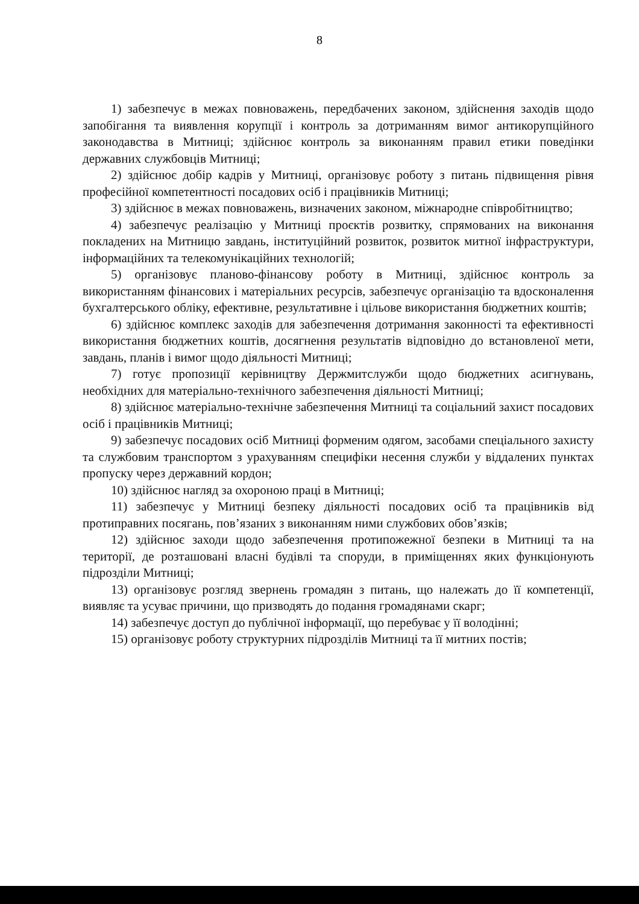8
1) забезпечує в межах повноважень, передбачених законом, здійснення заходів щодо запобігання та виявлення корупції і контроль за дотриманням вимог антикорупційного законодавства в Митниці; здійснює контроль за виконанням правил етики поведінки державних службовців Митниці;
2) здійснює добір кадрів у Митниці, організовує роботу з питань підвищення рівня професійної компетентності посадових осіб і працівників Митниці;
3) здійснює в межах повноважень, визначених законом, міжнародне співробітництво;
4) забезпечує реалізацію у Митниці проєктів розвитку, спрямованих на виконання покладених на Митницю завдань, інституційний розвиток, розвиток митної інфраструктури, інформаційних та телекомунікаційних технологій;
5) організовує планово-фінансову роботу в Митниці, здійснює контроль за використанням фінансових і матеріальних ресурсів, забезпечує організацію та вдосконалення бухгалтерського обліку, ефективне, результативне і цільове використання бюджетних коштів;
6) здійснює комплекс заходів для забезпечення дотримання законності та ефективності використання бюджетних коштів, досягнення результатів відповідно до встановленої мети, завдань, планів і вимог щодо діяльності Митниці;
7) готує пропозиції керівництву Держмитслужби щодо бюджетних асигнувань, необхідних для матеріально-технічного забезпечення діяльності Митниці;
8) здійснює матеріально-технічне забезпечення Митниці та соціальний захист посадових осіб і працівників Митниці;
9) забезпечує посадових осіб Митниці форменим одягом, засобами спеціального захисту та службовим транспортом з урахуванням специфіки несення служби у віддалених пунктах пропуску через державний кордон;
10) здійснює нагляд за охороною праці в Митниці;
11) забезпечує у Митниці безпеку діяльності посадових осіб та працівників від протиправних посягань, пов’язаних з виконанням ними службових обов’язків;
12) здійснює заходи щодо забезпечення протипожежної безпеки в Митниці та на території, де розташовані власні будівлі та споруди, в приміщеннях яких функціонують підрозділи Митниці;
13) організовує розгляд звернень громадян з питань, що належать до її компетенції, виявляє та усуває причини, що призводять до подання громадянами скарг;
14) забезпечує доступ до публічної інформації, що перебуває у її володінні;
15) організовує роботу структурних підрозділів Митниці та її митних постів;